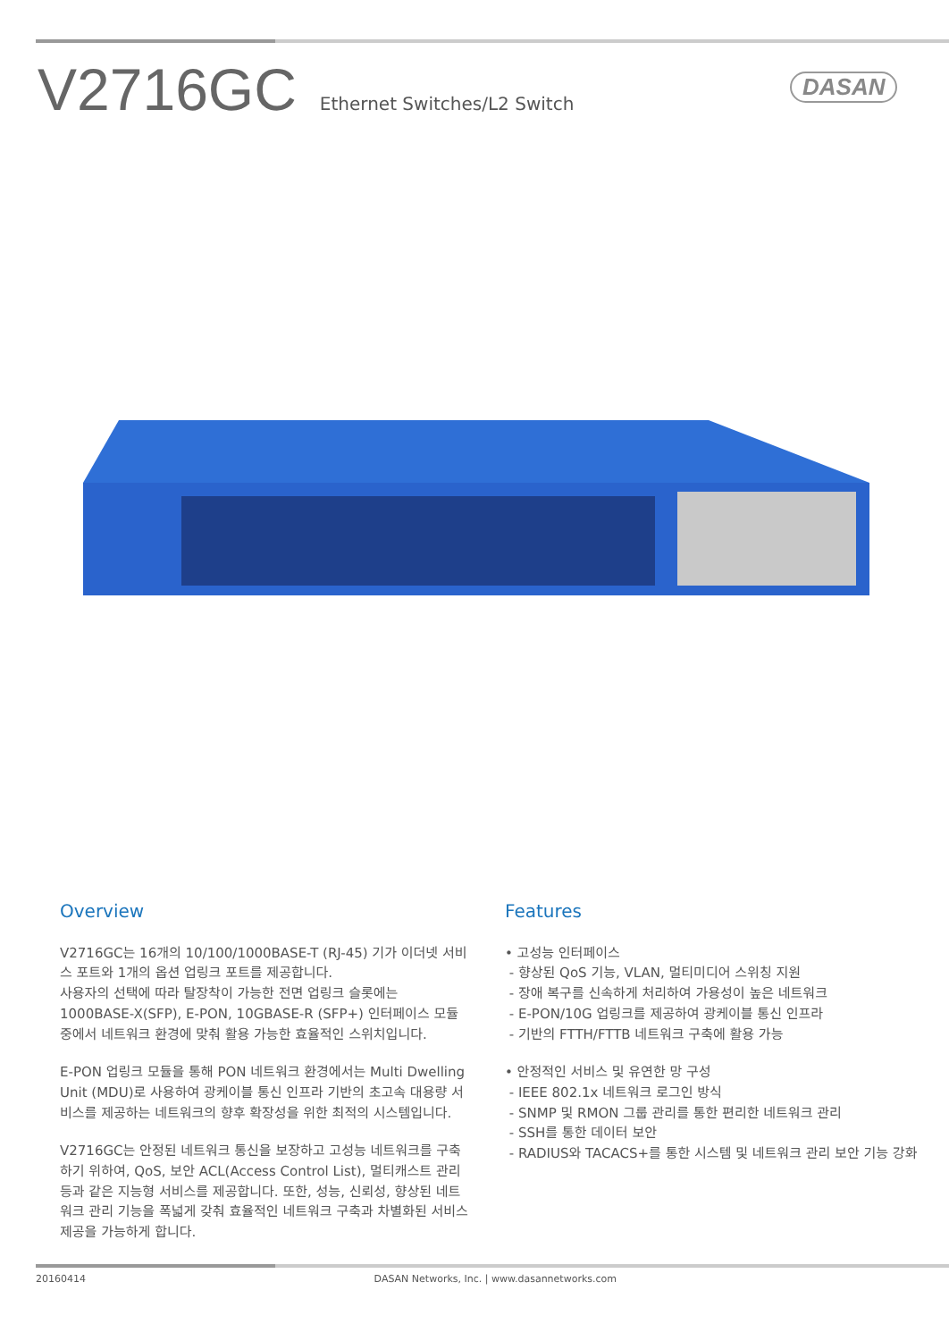V2716GC Ethernet Switches/L2 Switch
DASAN
Overview
V2716GC는 16개의 10/100/1000BASE-T (RJ-45) 기가 이더넷 서비스 포트와 1개의 옵션 업링크 포트를 제공합니다.
사용자의 선택에 따라 탈장착이 가능한 전면 업링크 슬롯에는 1000BASE-X(SFP), E-PON, 10GBASE-R (SFP+) 인터페이스 모듈 중에서 네트워크 환경에 맞춰 활용 가능한 효율적인 스위치입니다.
E-PON 업링크 모듈을 통해 PON 네트워크 환경에서는 Multi Dwelling Unit (MDU)로 사용하여 광케이블 통신 인프라 기반의 초고속 대용량 서비스를 제공하는 네트워크의 향후 확장성을 위한 최적의 시스템입니다.
V2716GC는 안정된 네트워크 통신을 보장하고 고성능 네트워크를 구축하기 위하여, QoS, 보안 ACL(Access Control List), 멀티캐스트 관리 등과 같은 지능형 서비스를 제공합니다. 또한, 성능, 신뢰성, 향상된 네트워크 관리 기능을 폭넓게 갖춰 효율적인 네트워크 구축과 차별화된 서비스 제공을 가능하게 합니다.
Features
• 고성능 인터페이스
- 향상된 QoS 기능, VLAN, 멀티미디어 스위칭 지원
- 장애 복구를 신속하게 처리하여 가용성이 높은 네트워크
- E-PON/10G 업링크를 제공하여 광케이블 통신 인프라
- 기반의 FTTH/FTTB 네트워크 구축에 활용 가능
• 안정적인 서비스 및 유연한 망 구성
- IEEE 802.1x 네트워크 로그인 방식
- SNMP 및 RMON 그룹 관리를 통한 편리한 네트워크 관리
- SSH를 통한 데이터 보안
- RADIUS와 TACACS+를 통한 시스템 및 네트워크 관리 보안 기능 강화
20160414 DASAN Networks, Inc. | www.dasannetworks.com